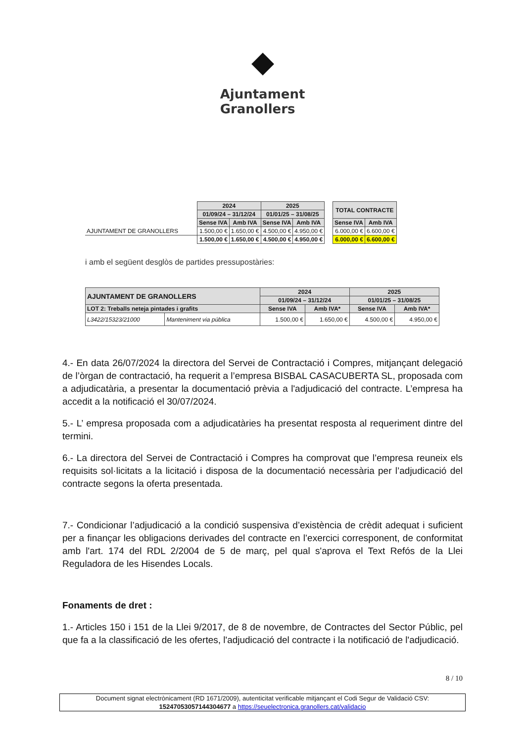◆
Ajuntament
Granollers
| | 2024 | | 2025 | | | TOTAL CONTRACTE | |
| | 01/09/24 – 31/12/24 | | 01/01/25 – 31/08/25 | | | | |
| | Sense IVA | Amb IVA | Sense IVA | Amb IVA | | Sense IVA | Amb IVA |
| AJUNTAMENT DE GRANOLLERS | 1.500,00 € | 1.650,00 € | 4.500,00 € | 4.950,00 € | | 6.000,00 € | 6.600,00 € |
| | 1.500,00 € | 1.650,00 € | 4.500,00 € | 4.950,00 € | | 6.000,00 € | 6.600,00 € |
i amb el següent desglòs de partides pressupostàries:
| AJUNTAMENT DE GRANOLLERS | | 2024 | | 2025 | |
| --- | --- | --- | --- | --- | --- |
| | | 01/09/24 – 31/12/24 | | 01/01/25 – 31/08/25 | |
| LOT 2: Treballs neteja pintades i grafits | | Sense IVA | Amb IVA* | Sense IVA | Amb IVA* |
| L3422/15323/21000 | Manteniment via pública | 1.500,00 € | 1.650,00 € | 4.500,00 € | 4.950,00 € |
4.- En data 26/07/2024 la directora del Servei de Contractació i Compres, mitjançant delegació de l’òrgan de contractació, ha requerit a l’empresa BISBAL CASACUBERTA SL, proposada com a adjudicatària, a presentar la documentació prèvia a l'adjudicació del contracte. L’empresa ha accedit a la notificació el 30/07/2024.
5.- L’ empresa proposada com a adjudicatàries ha presentat resposta al requeriment dintre del termini.
6.- La directora del Servei de Contractació i Compres ha comprovat que l’empresa reuneix els requisits sol·licitats a la licitació i disposa de la documentació necessària per l’adjudicació del contracte segons la oferta presentada.
7.- Condicionar l’adjudicació a la condició suspensiva d’existència de crèdit adequat i suficient per a finançar les obligacions derivades del contracte en l’exercici corresponent, de conformitat amb l'art. 174 del RDL 2/2004 de 5 de març, pel qual s'aprova el Text Refós de la Llei Reguladora de les Hisendes Locals.
Fonaments de dret :
1.- Articles 150 i 151 de la Llei 9/2017, de 8 de novembre, de Contractes del Sector Públic, pel que fa a la classificació de les ofertes, l'adjudicació del contracte i la notificació de l'adjudicació.
8 / 10
Document signat electrònicament (RD 1671/2009), autenticitat verificable mitjançant el Codi Segur de Validació CSV:
15247053057144304677 a https://seuelectronica.granollers.cat/validacio